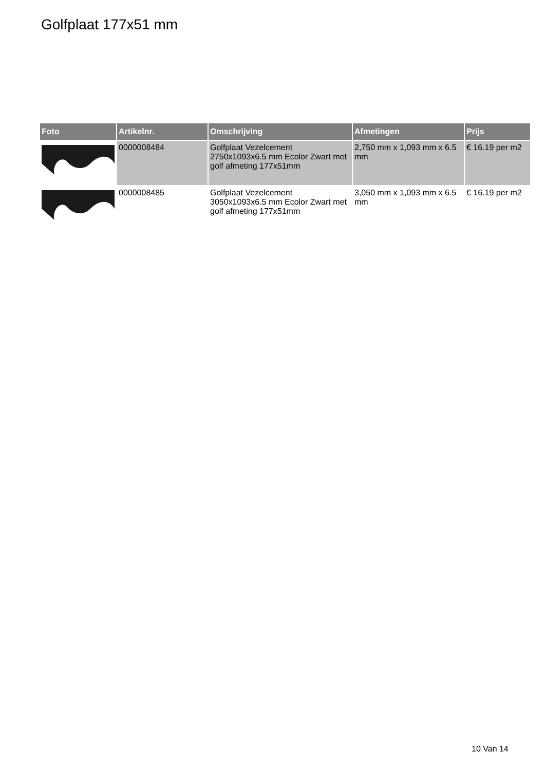Golfplaat 177x51 mm
| Foto | Artikelnr. | Omschrijving | Afmetingen | Prijs |
| --- | --- | --- | --- | --- |
| | 0000008484 | Golfplaat Vezelcement 2750x1093x6.5 mm Ecolor Zwart met golf afmeting 177x51mm | 2,750 mm x 1,093 mm x 6.5 mm | € 16.19 per m2 |
| | 0000008485 | Golfplaat Vezelcement 3050x1093x6.5 mm Ecolor Zwart met golf afmeting 177x51mm | 3,050 mm x 1,093 mm x 6.5 mm | € 16.19 per m2 |
10 Van 14